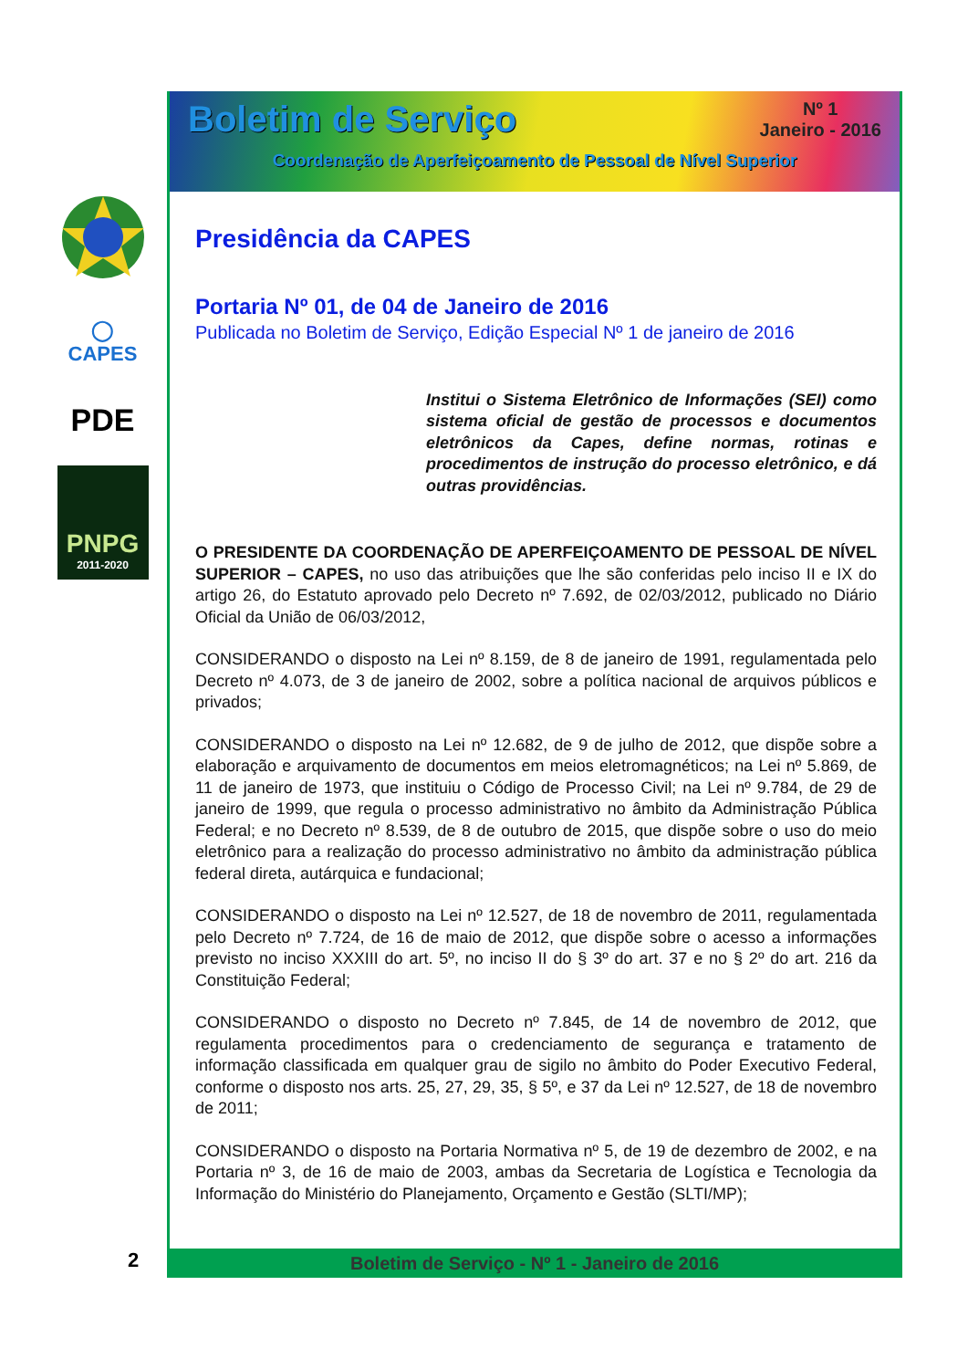◯
CAPES
PDE
PNPG
2011-2020
2
Boletim de Serviço
Nº 1
Janeiro - 2016
Coordenação de Aperfeiçoamento de Pessoal de Nível Superior
Presidência da CAPES
Portaria Nº 01, de 04 de Janeiro de 2016
Publicada no Boletim de Serviço, Edição Especial Nº 1 de janeiro de 2016
Institui o Sistema Eletrônico de Informações (SEI) como sistema oficial de gestão de processos e documentos eletrônicos da Capes, define normas, rotinas e procedimentos de instrução do processo eletrônico, e dá outras providências.
O PRESIDENTE DA COORDENAÇÃO DE APERFEIÇOAMENTO DE PESSOAL DE NÍVEL SUPERIOR – CAPES, no uso das atribuições que lhe são conferidas pelo inciso II e IX do artigo 26, do Estatuto aprovado pelo Decreto nº 7.692, de 02/03/2012, publicado no Diário Oficial da União de 06/03/2012,
CONSIDERANDO o disposto na Lei nº 8.159, de 8 de janeiro de 1991, regulamentada pelo Decreto nº 4.073, de 3 de janeiro de 2002, sobre a política nacional de arquivos públicos e privados;
CONSIDERANDO o disposto na Lei nº 12.682, de 9 de julho de 2012, que dispõe sobre a elaboração e arquivamento de documentos em meios eletromagnéticos; na Lei nº 5.869, de 11 de janeiro de 1973, que instituiu o Código de Processo Civil; na Lei nº 9.784, de 29 de janeiro de 1999, que regula o processo administrativo no âmbito da Administração Pública Federal; e no Decreto nº 8.539, de 8 de outubro de 2015, que dispõe sobre o uso do meio eletrônico para a realização do processo administrativo no âmbito da administração pública federal direta, autárquica e fundacional;
CONSIDERANDO o disposto na Lei nº 12.527, de 18 de novembro de 2011, regulamentada pelo Decreto nº 7.724, de 16 de maio de 2012, que dispõe sobre o acesso a informações previsto no inciso XXXIII do art. 5º, no inciso II do § 3º do art. 37 e no § 2º do art. 216 da Constituição Federal;
CONSIDERANDO o disposto no Decreto nº 7.845, de 14 de novembro de 2012, que regulamenta procedimentos para o credenciamento de segurança e tratamento de informação classificada em qualquer grau de sigilo no âmbito do Poder Executivo Federal, conforme o disposto nos arts. 25, 27, 29, 35, § 5º, e 37 da Lei nº 12.527, de 18 de novembro de 2011;
CONSIDERANDO o disposto na Portaria Normativa nº 5, de 19 de dezembro de 2002, e na Portaria nº 3, de 16 de maio de 2003, ambas da Secretaria de Logística e Tecnologia da Informação do Ministério do Planejamento, Orçamento e Gestão (SLTI/MP);
Boletim de Serviço - Nº 1 - Janeiro de 2016